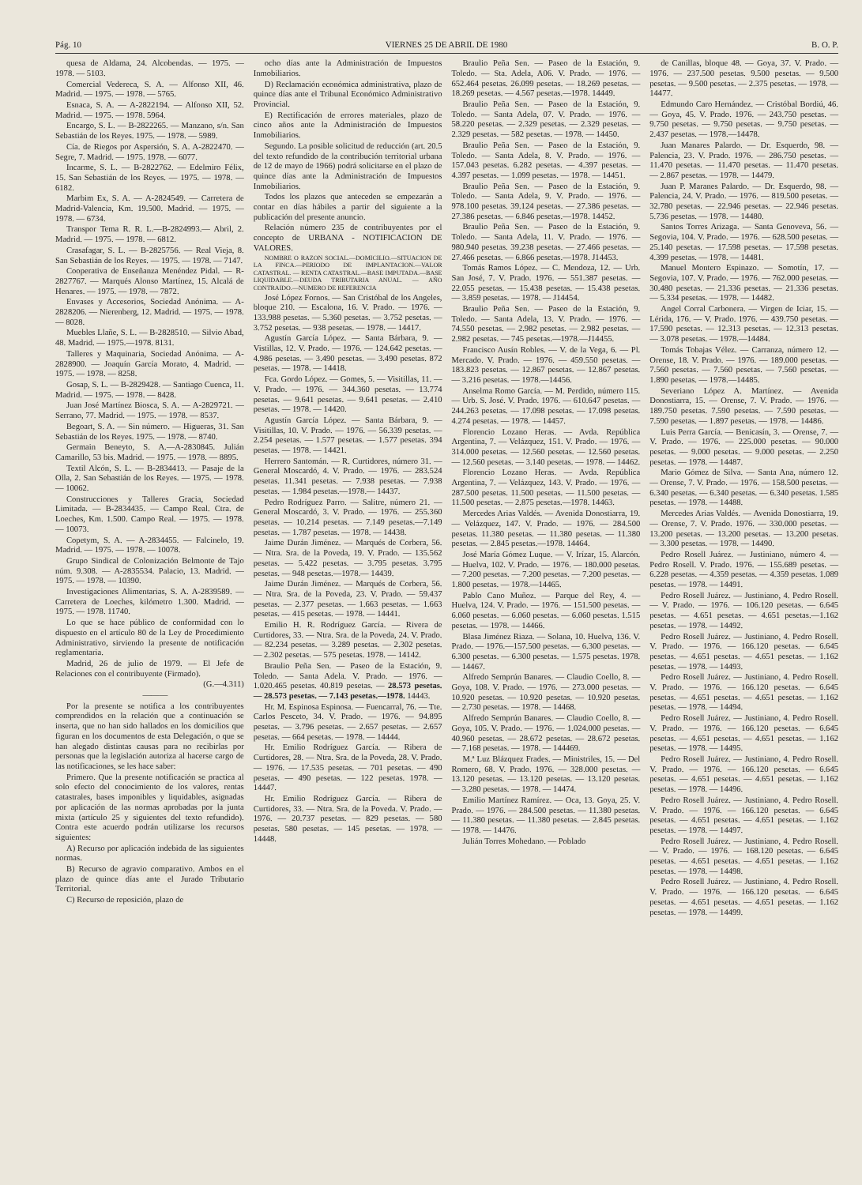Pág. 10 VIERNES 25 DE ABRIL DE 1980 B. O. P.
quesa de Aldama, 24. Alcobendas. — 1975. — 1978. — 5103.
Comercial Vedereca, S. A. — Alfonso XII, 46. Madrid. — 1975. — 1978. — 5765.
Esnaca, S. A. — A-2822194. — Alfonso XII, 52. Madrid. — 1975. — 1978. 5964.
Encargo, S. L. — B-2822265. — Manzano, s/n. San Sebastián de los Reyes. 1975. — 1978. — 5989.
Cía. de Riegos por Aspersión, S. A. A-2822470. — Segre, 7. Madrid. — 1975. 1978. — 6077.
Incarme, S. L. — B-2822762. — Edelmiro Félix, 15. San Sebastián de los Reyes. — 1975. — 1978. — 6182.
Marbim Ex, S. A. — A-2824549. — Carretera de Madrid-Valencia, Km. 19.500. Madrid. — 1975. — 1978. — 6734.
Transpor Tema R. R. L.—B-2824993.— Abril, 2. Madrid. — 1975. — 1978. — 6812.
Crasafagar, S. L. — B-2825756. — Real Vieja, 8. San Sebastián de los Reyes. — 1975. — 1978. — 7147.
Cooperativa de Enseñanza Menéndez Pidal. — R-2827767. — Marqués Alonso Martínez, 15. Alcalá de Henares. — 1975. — 1978. — 7872.
Envases y Accesorios, Sociedad Anónima. — A-2828206. — Nierenberg, 12. Madrid. — 1975. — 1978. — 8028.
Muebles Llañe, S. L. — B-2828510. — Silvio Abad, 48. Madrid. — 1975.—1978. 8131.
Talleres y Maquinaria, Sociedad Anónima. — A-2828900. — Joaquín García Morato, 4. Madrid. — 1975. — 1978. — 8258.
Gosap, S. L. — B-2829428. — Santiago Cuenca, 11. Madrid. — 1975. — 1978. — 8428.
Juan José Martínez Biosca, S. A. — A-2829721. — Serrano, 77. Madrid. — 1975. — 1978. — 8537.
Begoart, S. A. — Sin número. — Higueras, 31. San Sebastián de los Reyes. 1975. — 1978. — 8740.
Germain Beneyto, S. A.—A-2830845. Julián Camarillo, 53 bis. Madrid. — 1975. — 1978. — 8895.
Textil Alcón, S. L. — B-2834413. — Pasaje de la Olla, 2. San Sebastián de los Reyes. — 1975. — 1978. — 10062.
Construcciones y Talleres Gracia, Sociedad Limitada. — B-2834435. — Campo Real. Ctra. de Loeches, Km. 1.500. Campo Real. — 1975. — 1978. — 10073.
Copetym, S. A. — A-2834455. — Falcinelo, 19. Madrid. — 1975. — 1978. — 10078.
Grupo Sindical de Colonización Belmonte de Tajo núm. 9.308. — A-2835534. Palacio, 13. Madrid. — 1975. — 1978. — 10390.
Investigaciones Alimentarias, S. A. A-2839589. — Carretera de Loeches, kilómetro 1.300. Madrid. — 1975. — 1978. 11740.
Lo que se hace público de conformidad con lo dispuesto en el artículo 80 de la Ley de Procedimiento Administrativo, sirviendo la presente de notificación reglamentaria.
Madrid, 26 de julio de 1979. — El Jefe de Relaciones con el contribuyente (Firmado).
(G.—4.311)
———
Por la presente se notifica a los contribuyentes comprendidos en la relación que a continuación se inserta, que no han sido hallados en los domicilios que figuran en los documentos de esta Delegación, o que se han alegado distintas causas para no recibirlas por personas que la legislación autoriza al hacerse cargo de las notificaciones, se les hace saber:
Primero. Que la presente notificación se practica al solo efecto del conocimiento de los valores, rentas catastrales, bases imponibles y liquidables, asignadas por aplicación de las normas aprobadas por la junta mixta (artículo 25 y siguientes del texto refundido). Contra este acuerdo podrán utilizarse los recursos siguientes:
A) Recurso por aplicación indebida de las siguientes normas.
B) Recurso de agravio comparativo. Ambos en el plazo de quince días ante el Jurado Tributario Territorial.
C) Recurso de reposición, plazo de
ocho días ante la Administración de Impuestos Inmobiliarios.
D) Reclamación económica administrativa, plazo de quince días ante el Tribunal Económico Administrativo Provincial.
E) Rectificación de errores materiales, plazo de cinco años ante la Administración de Impuestos Inmobiliarios.
Segundo. La posible solicitud de reducción (art. 20.5 del texto refundido de la contribución territorial urbana de 12 de mayo de 1966) podrá solicitarse en el plazo de quince días ante la Administración de Impuestos Inmobiliarios.
Todos los plazos que anteceden se empezarán a contar en días hábiles a partir del siguiente a la publicación del presente anuncio.
Relación número 235 de contribuyentes por el concepto de URBANA - NOTIFICACION DE VALORES.
NOMBRE O RAZON SOCIAL.—DOMICILIO.—SITUACION DE LA FINCA.—PERIODO DE IMPLANTACION.—VALOR CATASTRAL. — RENTA CATASTRAL.—BASE IMPUTADA.—BASE LIQUIDABLE.—DEUDA TRIBUTARIA ANUAL. — AÑO CONTRAIDO.—NUMERO DE REFERENCIA
José López Fornos. — San Cristóbal de los Angeles, bloque 210. — Escalona, 16. V. Prado. — 1976. — 133.988 pesetas. — 5.360 pesetas. — 3.752 pesetas. — 3.752 pesetas. — 938 pesetas. — 1978. — 14417.
Agustín García López. — Santa Bárbara, 9. — Vistillas, 12. V. Prado. — 1976. — 124.642 pesetas. — 4.986 pesetas. — 3.490 pesetas. — 3.490 pesetas. 872 pesetas. — 1978. — 14418.
Fca. Gordo López. — Gomes, 5. — Visitillas, 11. — V. Prado. — 1976. — 344.360 pesetas. — 13.774 pesetas. — 9.641 pesetas. — 9.641 pesetas. — 2.410 pesetas. — 1978. — 14420.
Agustín García López. — Santa Bárbara, 9. — Visitillas, 10. V. Prado. — 1976. — 56.339 pesetas. — 2.254 pesetas. — 1.577 pesetas. — 1.577 pesetas. 394 pesetas. — 1978. — 14421.
Herrero Santomán. — R. Curtidores, número 31. — General Moscardó, 4. V. Prado. — 1976. — 283.524 pesetas. 11.341 pesetas. — 7.938 pesetas. — 7.938 pesetas. — 1.984 pesetas.—1978.— 14437.
Pedro Rodríguez Parro. — Salitre, número 21. — General Moscardó, 3. V. Prado. — 1976. — 255.360 pesetas. — 10.214 pesetas. — 7.149 pesetas.—7.149 pesetas. — 1.787 pesetas. — 1978. — 14438.
Jaime Durán Jiménez. — Marqués de Corbera, 56. — Ntra. Sra. de la Poveda, 19. V. Prado. — 135.562 pesetas. — 5.422 pesetas. — 3.795 pesetas. 3.795 pesetas. — 948 pesetas.—1978.— 14439.
Jaime Durán Jiménez. — Marqués de Corbera, 56. — Ntra. Sra. de la Poveda, 23. V. Prado. — 59.437 pesetas. — 2.377 pesetas. — 1.663 pesetas. — 1.663 pesetas. — 415 pesetas. — 1978. — 14441.
Emilio H. R. Rodríguez García. — Rivera de Curtidores, 33. — Ntra. Sra. de la Poveda, 24. V. Prado. — 82.234 pesetas. — 3.289 pesetas. — 2.302 pesetas. — 2.302 pesetas. — 575 pesetas. 1978. — 14142.
Braulio Peña Sen. — Paseo de la Estación, 9. Toledo. — Santa Adela. V. Prado. — 1976. — 1.020.465 pesetas. 40.819 pesetas. — 28.573 pesetas. — 28.573 pesetas. — 7.143 pesetas.—1978. 14443.
Hr. M. Espinosa Espinosa. — Fuencarral, 76. — Tte. Carlos Pesceto, 34. V. Prado. — 1976. — 94.895 pesetas. — 3.796 pesetas. — 2.657 pesetas. — 2.657 pesetas. — 664 pesetas. — 1978. — 14444.
Hr. Emilio Rodríguez García. — Ribera de Curtidores, 28. — Ntra. Sra. de la Poveda, 28. V. Prado. — 1976. — 17.535 pesetas. — 701 pesetas. — 490 pesetas. — 490 pesetas. — 122 pesetas. 1978. — 14447.
Hr. Emilio Rodríguez García. — Ribera de Curtidores, 33. — Ntra. Sra. de la Poveda. V. Prado. — 1976. — 20.737 pesetas. — 829 pesetas. — 580 pesetas. 580 pesetas. — 145 pesetas. — 1978. — 14448.
Braulio Peña Sen. — Paseo de la Estación, 9. Toledo. — Sta. Adela, A06. V. Prado. — 1976. — 652.464 pesetas. 26.099 pesetas. — 18.269 pesetas. — 18.269 pesetas. — 4.567 pesetas.—1978. 14449.
Braulio Peña Sen. — Paseo de la Estación, 9. Toledo. — Santa Adela, 07. V. Prado. — 1976. — 58.220 pesetas. — 2.329 pesetas. — 2.329 pesetas. — 2.329 pesetas. — 582 pesetas. — 1978. — 14450.
Braulio Peña Sen. — Paseo de la Estación, 9. Toledo. — Santa Adela, 8. V. Prado. — 1976. — 157.043 pesetas. 6.282 pesetas. — 4.397 pesetas. — 4.397 pesetas. — 1.099 pesetas. — 1978. — 14451.
Braulio Peña Sen. — Paseo de la Estación, 9. Toledo. — Santa Adela, 9. V. Prado. — 1976. — 978.100 pesetas. 39.124 pesetas. — 27.386 pesetas. — 27.386 pesetas. — 6.846 pesetas.—1978. 14452.
Braulio Peña Sen. — Paseo de la Estación, 9. Toledo. — Santa Adela, 11. V. Prado. — 1976. — 980.940 pesetas. 39.238 pesetas. — 27.466 pesetas. — 27.466 pesetas. — 6.866 pesetas.—1978. J14453.
Tomás Ramos López. — C. Mendoza, 12. — Urb. San José, 7. V. Prado. 1976. — 551.387 pesetas. — 22.055 pesetas. — 15.438 pesetas. — 15.438 pesetas. — 3.859 pesetas. — 1978. — J14454.
Braulio Peña Sen. — Paseo de la Estación, 9. Toledo. — Santa Adela, 13. V. Prado. — 1976. — 74.550 pesetas. — 2.982 pesetas. — 2.982 pesetas. — 2.982 pesetas. — 745 pesetas.—1978.—J14455.
Francisco Ausín Robles. — V. de la Vega, 6. — Pl. Mercado. V. Prado. — 1976. — 459.550 pesetas. — 183.823 pesetas. — 12.867 pesetas. — 12.867 pesetas. — 3.216 pesetas. — 1978.—14456.
Anselma Romo García. — M. Perdido, número 115. — Urb. S. José. V. Prado. 1976. — 610.647 pesetas. — 244.263 pesetas. — 17.098 pesetas. — 17.098 pesetas. 4.274 pesetas. — 1978. — 14457.
Florencio Lozano Heras. — Avda. República Argentina, 7. — Velázquez, 151. V. Prado. — 1976. — 314.000 pesetas. — 12.560 pesetas. — 12.560 pesetas. — 12.560 pesetas. — 3.140 pesetas. — 1978. — 14462.
Florencio Lozano Heras. — Avda. República Argentina, 7. — Velázquez, 143. V. Prado. — 1976. — 287.500 pesetas. 11.500 pesetas. — 11.500 pesetas. — 11.500 pesetas. — 2.875 pesetas.—1978. 14463.
Mercedes Arias Valdés. — Avenida Donostiarra, 19. — Velázquez, 147. V. Prado. — 1976. — 284.500 pesetas. 11.380 pesetas. — 11.380 pesetas. — 11.380 pesetas. — 2.845 pesetas.—1978. 14464.
José María Gómez Luque. — V. Irízar, 15. Alarcón. — Huelva, 102. V. Prado. — 1976. — 180.000 pesetas. — 7.200 pesetas. — 7.200 pesetas. — 7.200 pesetas. — 1.800 pesetas. — 1978.—14465.
Pablo Cano Muñoz. — Parque del Rey, 4. — Huelva, 124. V. Prado. — 1976. — 151.500 pesetas. — 6.060 pesetas. — 6.060 pesetas. — 6.060 pesetas. 1.515 pesetas. — 1978. — 14466.
Blasa Jiménez Riaza. — Solana, 10. Huelva, 136. V. Prado. — 1976.—157.500 pesetas. — 6.300 pesetas. — 6.300 pesetas. — 6.300 pesetas. — 1.575 pesetas. 1978. — 14467.
Alfredo Semprún Banares. — Claudio Coello, 8. — Goya, 108. V. Prado. — 1976. — 273.000 pesetas. — 10.920 pesetas. — 10.920 pesetas. — 10.920 pesetas. — 2.730 pesetas. — 1978. — 14468.
Alfredo Semprún Banares. — Claudio Coello, 8. — Goya, 105. V. Prado. — 1976. — 1.024.000 pesetas. — 40.960 pesetas. — 28.672 pesetas. — 28.672 pesetas. — 7.168 pesetas. — 1978. — 144469.
M.ª Luz Blázquez Frades. — Ministriles, 15. — Del Romero, 68. V. Prado. 1976. — 328.000 pesetas. — 13.120 pesetas. — 13.120 pesetas. — 13.120 pesetas. — 3.280 pesetas. — 1978. — 14474.
Emilio Martínez Ramírez. — Oca, 13. Goya, 25. V. Prado. — 1976. — 284.500 pesetas. — 11.380 pesetas. — 11.380 pesetas. — 11.380 pesetas. — 2.845 pesetas. — 1978. — 14476.
Julián Torres Mohedano. — Poblado
de Canillas, bloque 48. — Goya, 37. V. Prado. — 1976. — 237.500 pesetas. 9.500 pesetas. — 9.500 pesetas. — 9.500 pesetas. — 2.375 pesetas. — 1978. — 14477.
Edmundo Caro Hernández. — Cristóbal Bordiú, 46. — Goya, 45. V. Prado. 1976. — 243.750 pesetas. — 9.750 pesetas. — 9.750 pesetas. — 9.750 pesetas. — 2.437 pesetas. — 1978.—14478.
Juan Manares Palardo. — Dr. Esquerdo, 98. — Palencia, 23. V. Prado. 1976. — 286.750 pesetas. — 11.470 pesetas. — 11.470 pesetas. — 11.470 pesetas. — 2.867 pesetas. — 1978. — 14479.
Juan P. Maranes Palardo. — Dr. Esquerdo, 98. — Palencia, 24. V. Prado. — 1976. — 819.500 pesetas. — 32.780 pesetas. — 22.946 pesetas. — 22.946 pesetas. 5.736 pesetas. — 1978. — 14480.
Santos Torres Arizaga. — Santa Genoveva, 56. — Segovia, 104. V. Prado. — 1976. — 628.500 pesetas. — 25.140 pesetas. — 17.598 pesetas. — 17.598 pesetas. 4.399 pesetas. — 1978. — 14481.
Manuel Montero Espinazo. — Somotín, 17. — Segovia, 107. V. Prado. — 1976. — 762.000 pesetas. — 30.480 pesetas. — 21.336 pesetas. — 21.336 pesetas. — 5.334 pesetas. — 1978. — 14482.
Angel Corral Carbonera. — Virgen de Iciar, 15. — Lérida, 176. — V. Prado. 1976. — 439.750 pesetas. — 17.590 pesetas. — 12.313 pesetas. — 12.313 pesetas. — 3.078 pesetas. — 1978.—14484.
Tomás Tobajas Vélez. — Carranza, número 12. — Orense, 18. V. Prado. — 1976. — 189.000 pesetas. — 7.560 pesetas. — 7.560 pesetas. — 7.560 pesetas. — 1.890 pesetas. — 1978.—14485.
Severiano López A. Martínez. — Avenida Donostiarra, 15. — Orense, 7. V. Prado. — 1976. — 189.750 pesetas. 7.590 pesetas. — 7.590 pesetas. — 7.590 pesetas. — 1.897 pesetas. — 1978. — 14486.
Luis Perra García. — Benicasín, 3. — Orense, 7. — V. Prado. — 1976. — 225.000 pesetas. — 90.000 pesetas. — 9.000 pesetas. — 9.000 pesetas. — 2.250 pesetas. — 1978. — 14487.
Mario Gómez de Silva. — Santa Ana, número 12. — Orense, 7. V. Prado. — 1976. — 158.500 pesetas. — 6.340 pesetas. — 6.340 pesetas. — 6.340 pesetas. 1.585 pesetas. — 1978. — 14488.
Mercedes Arias Valdés. — Avenida Donostiarra, 19. — Orense, 7. V. Prado. 1976. — 330.000 pesetas. — 13.200 pesetas. — 13.200 pesetas. — 13.200 pesetas. — 3.300 pesetas. — 1978. — 14490.
Pedro Rosell Juárez. — Justiniano, número 4. — Pedro Rosell. V. Prado. 1976. — 155.689 pesetas. — 6.228 pesetas. — 4.359 pesetas. — 4.359 pesetas. 1.089 pesetas. — 1978. — 14491.
Pedro Rosell Juárez. — Justiniano, 4. Pedro Rosell. — V. Prado. — 1976. — 106.120 pesetas. — 6.645 pesetas. — 4.651 pesetas. — 4.651 pesetas.—1.162 pesetas. — 1978. — 14492.
Pedro Rosell Juárez. — Justiniano, 4. Pedro Rosell. V. Prado. — 1976. — 166.120 pesetas. — 6.645 pesetas. — 4.651 pesetas. — 4.651 pesetas. — 1.162 pesetas. — 1978. — 14493.
Pedro Rosell Juárez. — Justiniano, 4. Pedro Rosell. V. Prado. — 1976. — 166.120 pesetas. — 6.645 pesetas. — 4.651 pesetas. — 4.651 pesetas. — 1.162 pesetas. — 1978. — 14494.
Pedro Rosell Juárez. — Justiniano, 4. Pedro Rosell. V. Prado. — 1976. — 166.120 pesetas. — 6.645 pesetas. — 4.651 pesetas. — 4.651 pesetas. — 1.162 pesetas. — 1978. — 14495.
Pedro Rosell Juárez. — Justiniano, 4. Pedro Rosell. V. Prado. — 1976. — 166.120 pesetas. — 6.645 pesetas. — 4.651 pesetas. — 4.651 pesetas. — 1.162 pesetas. — 1978. — 14496.
Pedro Rosell Juárez. — Justiniano, 4. Pedro Rosell. V. Prado. — 1976. — 166.120 pesetas. — 6.645 pesetas. — 4.651 pesetas. — 4.651 pesetas. — 1.162 pesetas. — 1978. — 14497.
Pedro Rosell Juárez. — Justiniano, 4. Pedro Rosell. — V. Prado. — 1976. — 168.120 pesetas. — 6.645 pesetas. — 4.651 pesetas. — 4.651 pesetas. — 1.162 pesetas. — 1978. — 14498.
Pedro Rosell Juárez. — Justiniano, 4. Pedro Rosell. V. Prado. — 1976. — 166.120 pesetas. — 6.645 pesetas. — 4.651 pesetas. — 4.651 pesetas. — 1.162 pesetas. — 1978. — 14499.